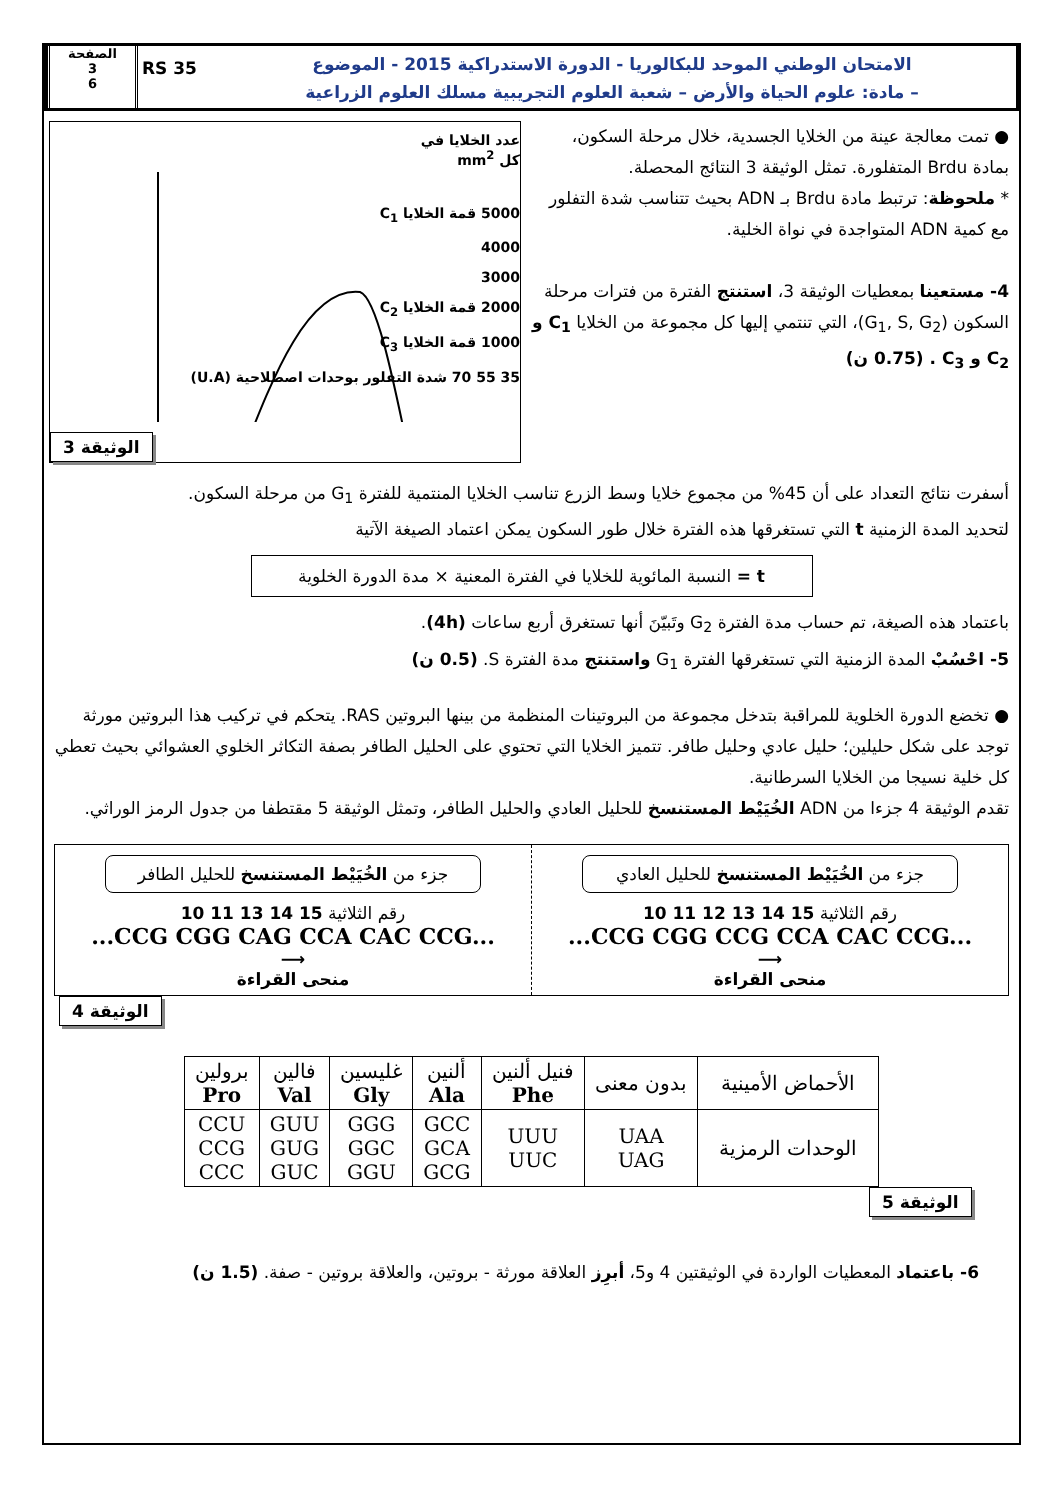الصفحة
3
6
RS 35
الامتحان الوطني الموحد للبكالوريا - الدورة الاستدراكية 2015 - الموضوع
– مادة: علوم الحياة والأرض – شعبة العلوم التجريبية مسلك العلوم الزراعية
● تمت معالجة عينة من الخلايا الجسدية، خلال مرحلة السكون، بمادة Brdu المتفلورة. تمثل الوثيقة 3 النتائج المحصلة.
* ملحوظة: ترتبط مادة Brdu بـ ADN بحيث تتناسب شدة التفلور مع كمية ADN المتواجدة في نواة الخلية.
4- مستعينا بمعطيات الوثيقة 3، استنتج الفترة من فترات مرحلة السكون (G<sub>1</sub>, S, G<sub>2</sub>)، التي تنتمي إليها كل مجموعة من الخلايا C<sub>1</sub> و C<sub>2</sub> و C<sub>3</sub> . (0.75 ن)
عدد الخلايا في
كل mm<sup>2</sup>
5000 قمة الخلايا C<sub>1</sub>
4000
3000
2000 قمة الخلايا C<sub>2</sub>
1000 قمة الخلايا C<sub>3</sub>
35 55 70 شدة التفلور بوحدات اصطلاحية (U.A)
الوثيقة 3
أسفرت نتائج التعداد على أن 45% من مجموع خلايا وسط الزرع تناسب الخلايا المنتمية للفترة G<sub>1</sub> من مرحلة السكون.
لتحديد المدة الزمنية t التي تستغرقها هذه الفترة خلال طور السكون يمكن اعتماد الصيغة الآتية
t = النسبة المائوية للخلايا في الفترة المعنية × مدة الدورة الخلوية
باعتماد هذه الصيغة، تم حساب مدة الفترة G<sub>2</sub> وتَبيّنَ أنها تستغرق أربع ساعات (4h).
5- احْسُبْ المدة الزمنية التي تستغرقها الفترة G<sub>1</sub> واستنتج مدة الفترة S. (0.5 ن)
● تخضع الدورة الخلوية للمراقبة بتدخل مجموعة من البروتينات المنظمة من بينها البروتين RAS. يتحكم في تركيب هذا البروتين مورثة توجد على شكل حليلين؛ حليل عادي وحليل طافر. تتميز الخلايا التي تحتوي على الحليل الطافر بصفة التكاثر الخلوي العشوائي بحيث تعطي كل خلية نسيجا من الخلايا السرطانية.
تقدم الوثيقة 4 جزءا من ADN الخُيَيْط المستنسخ للحليل العادي والحليل الطافر، وتمثل الوثيقة 5 مقتطفا من جدول الرمز الوراثي.
جزء من الخُيَيْط المستنسخ للحليل الطافر
10 11 13 14 15 رقم الثلاثية
...CCG CGG CAG CCA CAC CCG...
⟶
منحى القراءة
جزء من الخُيَيْط المستنسخ للحليل العادي
10 11 12 13 14 15 رقم الثلاثية
...CCG CGG CCG CCA CAC CCG...
⟶
منحى القراءة
الوثيقة 4
| الأحماض الأمينية | بدون معنى | فنيل ألنين Phe | ألنين Ala | غليسين Gly | فالين Val | برولين Pro |
| الوحدات الرمزية | UAA UAG | UUU UUC | GCC GCA GCG | GGG GGC GGU | GUU GUG GUC | CCU CCG CCC |
الوثيقة 5
6- باعتماد المعطيات الواردة في الوثيقتين 4 و5، أبرِز العلاقة مورثة - بروتين، والعلاقة بروتين - صفة. (1.5 ن)